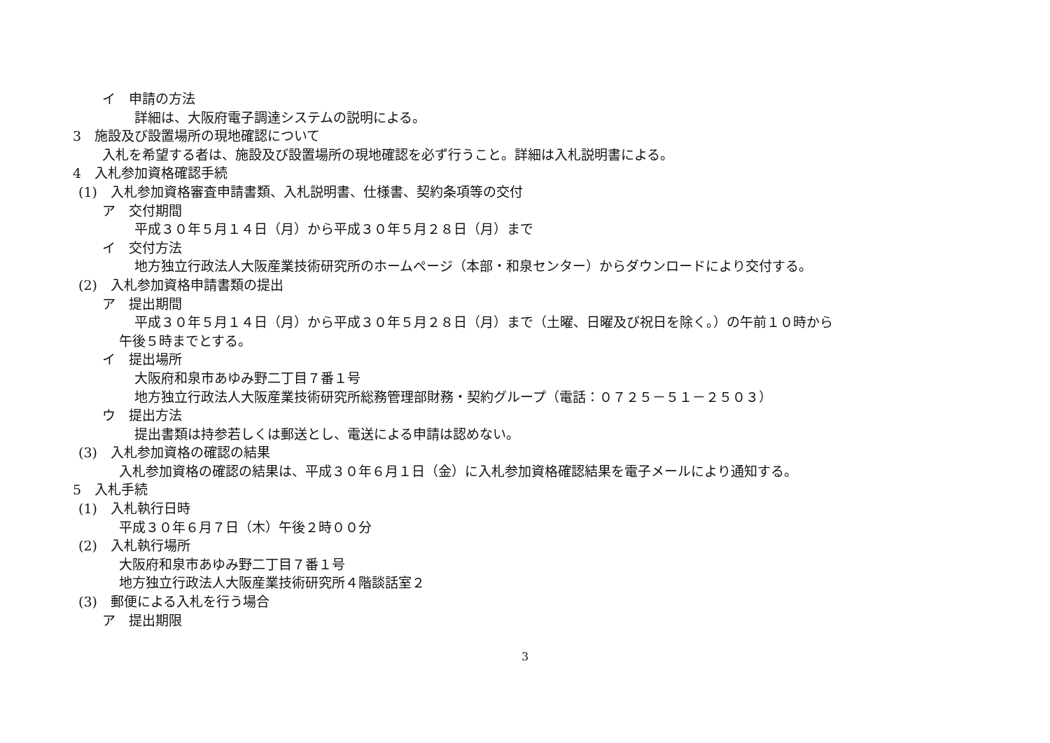イ　申請の方法
詳細は、大阪府電子調達システムの説明による。
3　施設及び設置場所の現地確認について
入札を希望する者は、施設及び設置場所の現地確認を必ず行うこと。詳細は入札説明書による。
4　入札参加資格確認手続
(1)　入札参加資格審査申請書類、入札説明書、仕様書、契約条項等の交付
ア　交付期間
平成３０年５月１４日（月）から平成３０年５月２８日（月）まで
イ　交付方法
地方独立行政法人大阪産業技術研究所のホームページ（本部・和泉センター）からダウンロードにより交付する。
(2)　入札参加資格申請書類の提出
ア　提出期間
平成３０年５月１４日（月）から平成３０年５月２８日（月）まで（土曜、日曜及び祝日を除く。）の午前１０時から
午後５時までとする。
イ　提出場所
大阪府和泉市あゆみ野二丁目７番１号
地方独立行政法人大阪産業技術研究所総務管理部財務・契約グループ（電話：０７２５－５１－２５０３）
ウ　提出方法
提出書類は持参若しくは郵送とし、電送による申請は認めない。
(3)　入札参加資格の確認の結果
入札参加資格の確認の結果は、平成３０年６月１日（金）に入札参加資格確認結果を電子メールにより通知する。
5　入札手続
(1)　入札執行日時
平成３０年６月７日（木）午後２時００分
(2)　入札執行場所
大阪府和泉市あゆみ野二丁目７番１号
地方独立行政法人大阪産業技術研究所４階談話室２
(3)　郵便による入札を行う場合
ア　提出期限
3